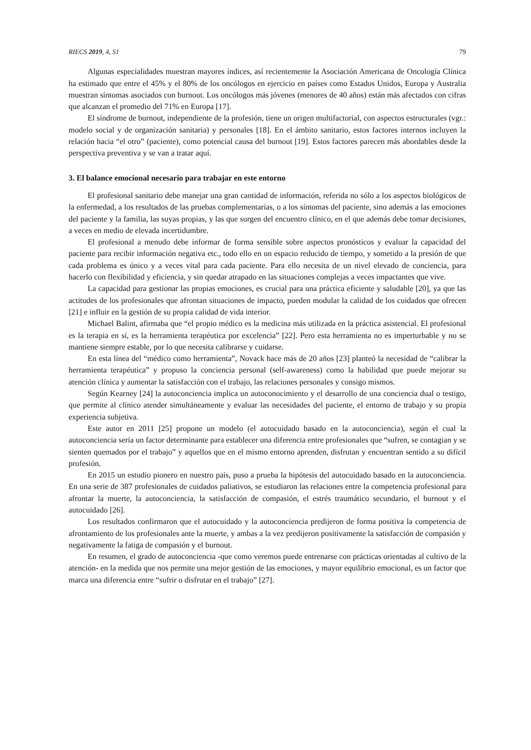RIECS 2019, 4, S1 79
Algunas especialidades muestran mayores índices, así recientemente la Asociación Americana de Oncología Clínica ha estimado que entre el 45% y el 80% de los oncólogos en ejercicio en países como Estados Unidos, Europa y Australia muestran síntomas asociados con burnout. Los oncólogos más jóvenes (menores de 40 años) están más afectados con cifras que alcanzan el promedio del 71% en Europa [17].
El síndrome de burnout, independiente de la profesión, tiene un origen multifactorial, con aspectos estructurales (vgr.: modelo social y de organización sanitaria) y personales [18]. En el ámbito sanitario, estos factores internos incluyen la relación hacia “el otro” (paciente), como potencial causa del burnout [19]. Estos factores parecen más abordables desde la perspectiva preventiva y se van a tratar aquí.
3. El balance emocional necesario para trabajar en este entorno
El profesional sanitario debe manejar una gran cantidad de información, referida no sólo a los aspectos biológicos de la enfermedad, a los resultados de las pruebas complementarias, o a los síntomas del paciente, sino además a las emociones del paciente y la familia, las suyas propias, y las que surgen del encuentro clínico, en el que además debe tomar decisiones, a veces en medio de elevada incertidumbre.
El profesional a menudo debe informar de forma sensible sobre aspectos pronósticos y evaluar la capacidad del paciente para recibir información negativa etc., todo ello en un espacio reducido de tiempo, y sometido a la presión de que cada problema es único y a veces vital para cada paciente. Para ello necesita de un nivel elevado de conciencia, para hacerlo con flexibilidad y eficiencia, y sin quedar atrapado en las situaciones complejas a veces impactantes que vive.
La capacidad para gestionar las propias emociones, es crucial para una práctica eficiente y saludable [20], ya que las actitudes de los profesionales que afrontan situaciones de impacto, pueden modular la calidad de los cuidados que ofrecen [21] e influir en la gestión de su propia calidad de vida interior.
Michael Balint, afirmaba que “el propio médico es la medicina más utilizada en la práctica asistencial. El profesional es la terapia en sí, es la herramienta terapéutica por excelencia” [22]. Pero esta herramienta no es imperturbable y no se mantiene siempre estable, por lo que necesita calibrarse y cuidarse.
En esta línea del “médico como herramienta”, Novack hace más de 20 años [23] planteó la necesidad de “calibrar la herramienta terapéutica” y propuso la conciencia personal (self-awareness) como la habilidad que puede mejorar su atención clínica y aumentar la satisfacción con el trabajo, las relaciones personales y consigo mismos.
Según Kearney [24] la autoconciencia implica un autoconocimiento y el desarrollo de una conciencia dual o testigo, que permite al clínico atender simultáneamente y evaluar las necesidades del paciente, el entorno de trabajo y su propia experiencia subjetiva.
Este autor en 2011 [25] propone un modelo (el autocuidado basado en la autoconciencia), según el cual la autoconciencia sería un factor determinante para establecer una diferencia entre profesionales que “sufren, se contagian y se sienten quemados por el trabajo” y aquellos que en el mismo entorno aprenden, disfrutan y encuentran sentido a su difícil profesión.
En 2015 un estudio pionero en nuestro país, puso a prueba la hipótesis del autocuidado basado en la autoconciencia. En una serie de 387 profesionales de cuidados paliativos, se estudiaron las relaciones entre la competencia profesional para afrontar la muerte, la autoconciencia, la satisfacción de compasión, el estrés traumático secundario, el burnout y el autocuidado [26].
Los resultados confirmaron que el autocuidado y la autoconciencia predijeron de forma positiva la competencia de afrontamiento de los profesionales ante la muerte, y ambas a la vez predijeron positivamente la satisfacción de compasión y negativamente la fatiga de compasión y el burnout.
En resumen, el grado de autoconciencia -que como veremos puede entrenarse con prácticas orientadas al cultivo de la atención- en la medida que nos permite una mejor gestión de las emociones, y mayor equilibrio emocional, es un factor que marca una diferencia entre “sufrir o disfrutar en el trabajo” [27].